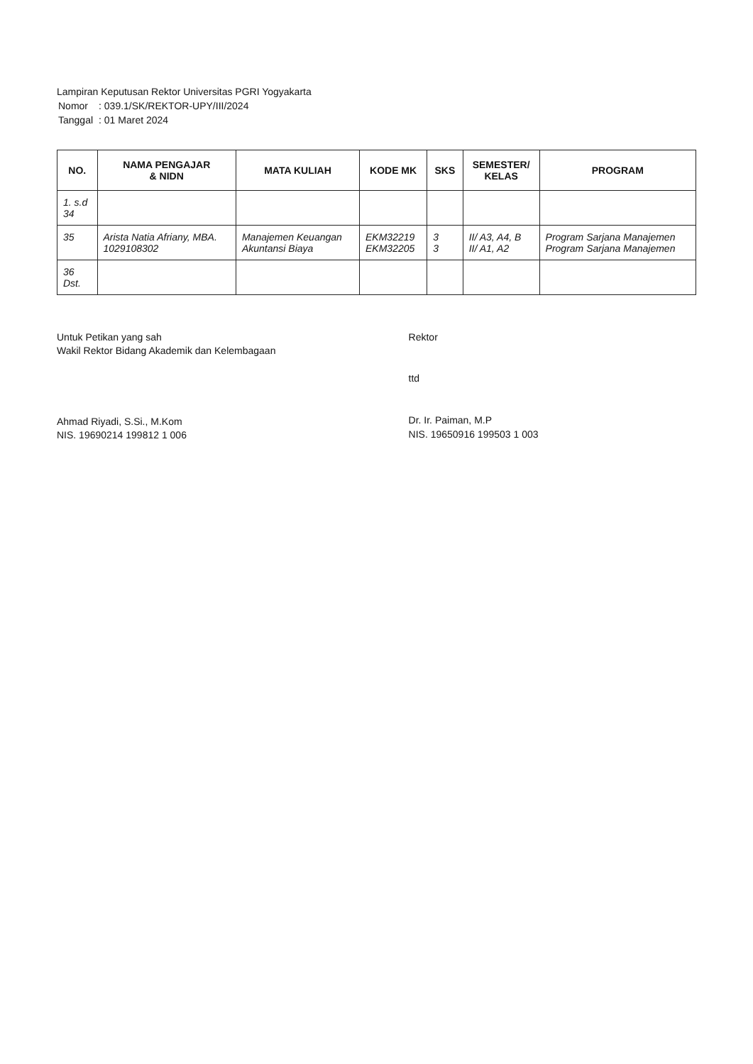Lampiran Keputusan Rektor Universitas PGRI Yogyakarta
| Nomor | : 039.1/SK/REKTOR-UPY/III/2024 |
| Tanggal | : 01 Maret 2024 |
| NO. | NAMA PENGAJAR & NIDN | MATA KULIAH | KODE MK | SKS | SEMESTER/ KELAS | PROGRAM |
| --- | --- | --- | --- | --- | --- | --- |
| 1. s.d 34 | | | | | | |
| 35 | Arista Natia Afriany, MBA. 1029108302 | Manajemen Keuangan Akuntansi Biaya | EKM32219 EKM32205 | 3 3 | II/ A3, A4, B II/ A1, A2 | Program Sarjana Manajemen Program Sarjana Manajemen |
| 36 Dst. | | | | | | |
Untuk Petikan yang sah
Wakil Rektor Bidang Akademik dan Kelembagaan
Ahmad Riyadi, S.Si., M.Kom
NIS. 19690214 199812 1 006
Rektor
ttd
Dr. Ir. Paiman, M.P
NIS. 19650916 199503 1 003